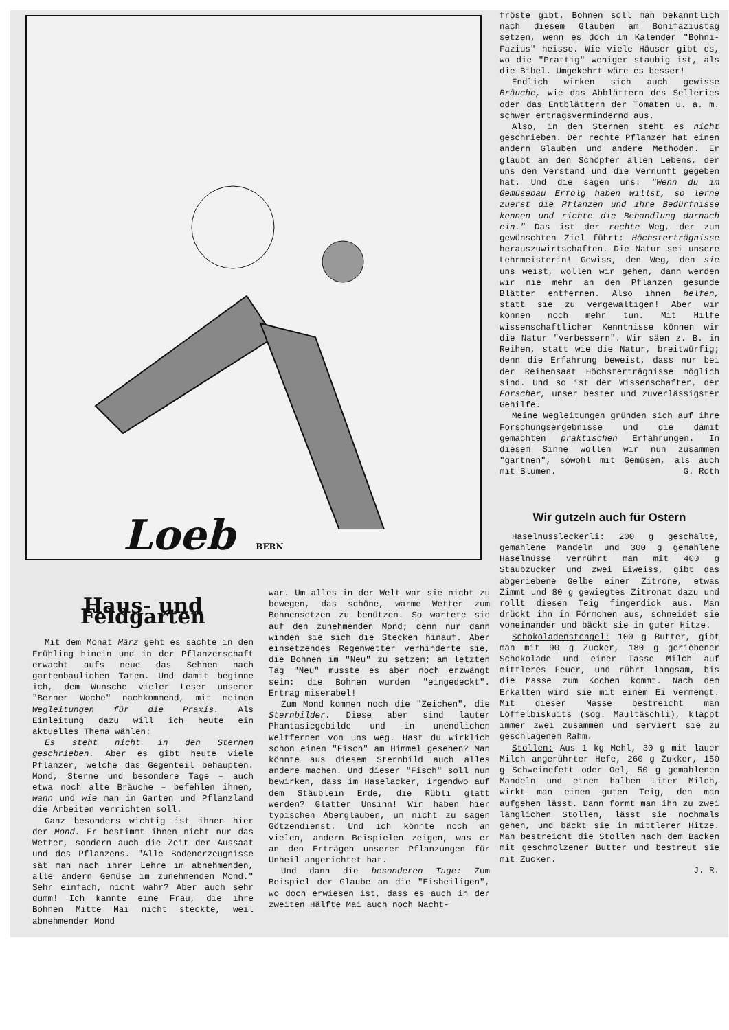Loeb BERN
fröste gibt. Bohnen soll man bekanntlich nach diesem Glauben am Bonifaziustag setzen, wenn es doch im Kalender "Bohni-Fazius" heisse. Wie viele Häuser gibt es, wo die "Prattig" weniger staubig ist, als die Bibel. Umgekehrt wäre es besser!
Endlich wirken sich auch gewisse Bräuche, wie das Abblättern des Selleries oder das Entblättern der Tomaten u. a. m. schwer ertragsvermindernd aus.
Also, in den Sternen steht es nicht geschrieben. Der rechte Pflanzer hat einen andern Glauben und andere Methoden. Er glaubt an den Schöpfer allen Lebens, der uns den Verstand und die Vernunft gegeben hat. Und die sagen uns: "Wenn du im Gemüsebau Erfolg haben willst, so lerne zuerst die Pflanzen und ihre Bedürfnisse kennen und richte die Behandlung darnach ein." Das ist der rechte Weg, der zum gewünschten Ziel führt: Höchsterträgnisse herauszuwirtschaften. Die Natur sei unsere Lehrmeisterin! Gewiss, den Weg, den sie uns weist, wollen wir gehen, dann werden wir nie mehr an den Pflanzen gesunde Blätter entfernen. Also ihnen helfen, statt sie zu vergewaltigen! Aber wir können noch mehr tun. Mit Hilfe wissenschaftlicher Kenntnisse können wir die Natur "verbessern". Wir säen z. B. in Reihen, statt wie die Natur, breitwürfig; denn die Erfahrung beweist, dass nur bei der Reihensaat Höchsterträgnisse möglich sind. Und so ist der Wissenschafter, der Forscher, unser bester und zuverlässigster Gehilfe.
Meine Wegleitungen gründen sich auf ihre Forschungsergebnisse und die damit gemachten praktischen Erfahrungen. In diesem Sinne wollen wir nun zusammen "gartnen", sowohl mit Gemüsen, als auch mit Blumen. G. Roth
Wir gutzeln auch für Ostern
Haselnussleckerli: 200 g geschälte, gemahlene Mandeln und 300 g gemahlene Haselnüsse verrührt man mit 400 g Staubzucker und zwei Eiweiss, gibt das abgeriebene Gelbe einer Zitrone, etwas Zimmt und 80 g gewiegtes Zitronat dazu und rollt diesen Teig fingerdick aus. Man drückt ihn in Förmchen aus, schneidet sie voneinander und bäckt sie in guter Hitze.
Schokoladenstengel: 100 g Butter, gibt man mit 90 g Zucker, 180 g geriebener Schokolade und einer Tasse Milch auf mittleres Feuer, und rührt langsam, bis die Masse zum Kochen kommt. Nach dem Erkalten wird sie mit einem Ei vermengt. Mit dieser Masse bestreicht man Löffelbiskuits (sog. Maultäschli), klappt immer zwei zusammen und serviert sie zu geschlagenem Rahm.
Stollen: Aus 1 kg Mehl, 30 g mit lauer Milch angerührter Hefe, 260 g Zukker, 150 g Schweinefett oder Oel, 50 g gemahlenen Mandeln und einem halben Liter Milch, wirkt man einen guten Teig, den man aufgehen lässt. Dann formt man ihn zu zwei länglichen Stollen, lässt sie nochmals gehen, und bäckt sie in mittlerer Hitze. Man bestreicht die Stollen nach dem Backen mit geschmolzener Butter und bestreut sie mit Zucker.
J. R.
Haus- und Feldgarten
Mit dem Monat März geht es sachte in den Frühling hinein und in der Pflanzerschaft erwacht aufs neue das Sehnen nach gartenbaulichen Taten. Und damit beginne ich, dem Wunsche vieler Leser unserer "Berner Woche" nachkommend, mit meinen Wegleitungen für die Praxis. Als Einleitung dazu will ich heute ein aktuelles Thema wählen:
Es steht nicht in den Sternen geschrieben. Aber es gibt heute viele Pflanzer, welche das Gegenteil behaupten. Mond, Sterne und besondere Tage – auch etwa noch alte Bräuche – befehlen ihnen, wann und wie man in Garten und Pflanzland die Arbeiten verrichten soll.
Ganz besonders wichtig ist ihnen hier der Mond. Er bestimmt ihnen nicht nur das Wetter, sondern auch die Zeit der Aussaat und des Pflanzens. "Alle Bodenerzeugnisse sät man nach ihrer Lehre im abnehmenden, alle andern Gemüse im zunehmenden Mond." Sehr einfach, nicht wahr? Aber auch sehr dumm! Ich kannte eine Frau, die ihre Bohnen Mitte Mai nicht steckte, weil abnehmender Mond
war. Um alles in der Welt war sie nicht zu bewegen, das schöne, warme Wetter zum Bohnensetzen zu benützen. So wartete sie auf den zunehmenden Mond; denn nur dann winden sie sich die Stecken hinauf. Aber einsetzendes Regenwetter verhinderte sie, die Bohnen im "Neu" zu setzen; am letzten Tag "Neu" musste es aber noch erzwängt sein: die Bohnen wurden "eingedeckt". Ertrag miserabel!
Zum Mond kommen noch die "Zeichen", die Sternbilder. Diese aber sind lauter Phantasiegebilde und in unendlichen Weltfernen von uns weg. Hast du wirklich schon einen "Fisch" am Himmel gesehen? Man könnte aus diesem Sternbild auch alles andere machen. Und dieser "Fisch" soll nun bewirken, dass im Haselacker, irgendwo auf dem Stäublein Erde, die Rübli glatt werden? Glatter Unsinn! Wir haben hier typischen Aberglauben, um nicht zu sagen Götzendienst. Und ich könnte noch an vielen, andern Beispielen zeigen, was er an den Erträgen unserer Pflanzungen für Unheil angerichtet hat.
Und dann die besonderen Tage: Zum Beispiel der Glaube an die "Eisheiligen", wo doch erwiesen ist, dass es auch in der zweiten Hälfte Mai auch noch Nacht-